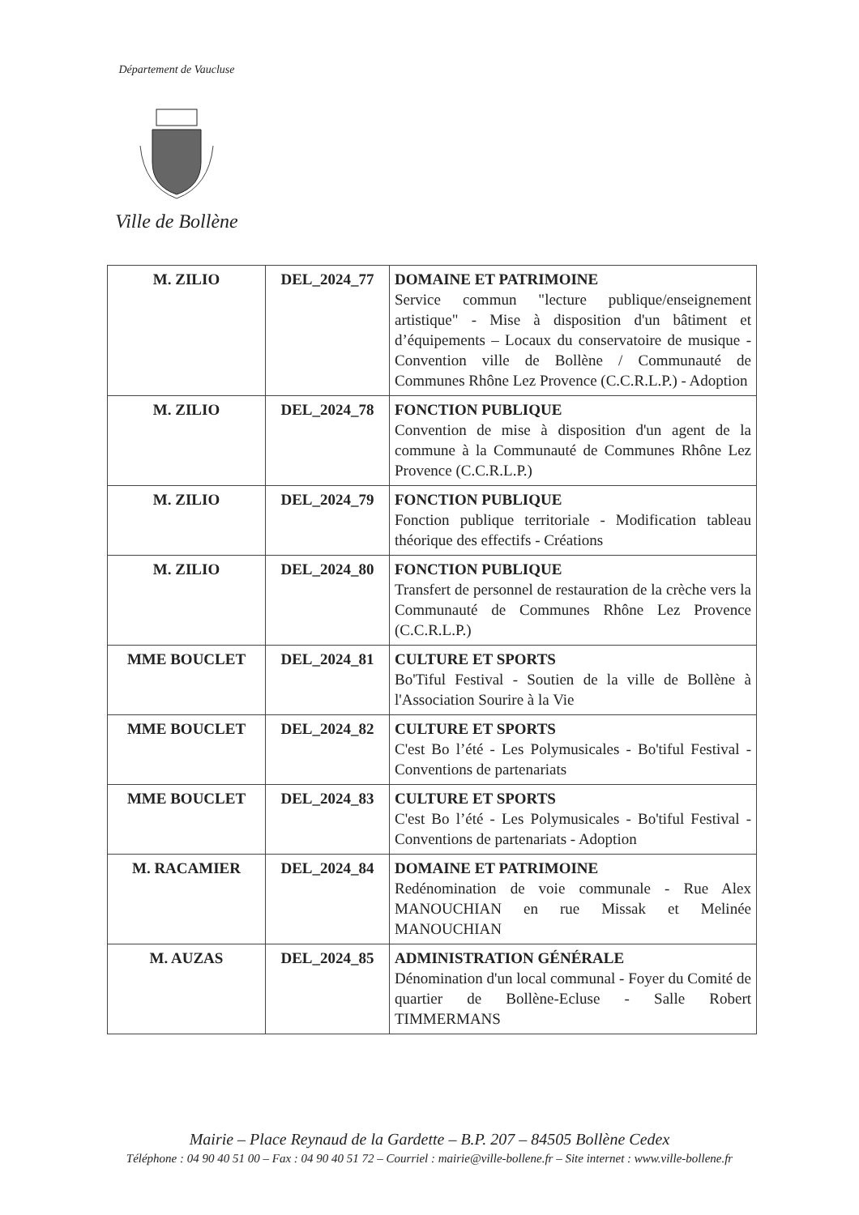Département de Vaucluse
Ville de Bollène
| M. ZILIO | DEL_2024_77 | DOMAINE ET PATRIMOINE Service commun "lecture publique/enseignement artistique" - Mise à disposition d'un bâtiment et d’équipements – Locaux du conservatoire de musique - Convention ville de Bollène / Communauté de Communes Rhône Lez Provence (C.C.R.L.P.) - Adoption |
| M. ZILIO | DEL_2024_78 | FONCTION PUBLIQUE Convention de mise à disposition d'un agent de la commune à la Communauté de Communes Rhône Lez Provence (C.C.R.L.P.) |
| M. ZILIO | DEL_2024_79 | FONCTION PUBLIQUE Fonction publique territoriale - Modification tableau théorique des effectifs - Créations |
| M. ZILIO | DEL_2024_80 | FONCTION PUBLIQUE Transfert de personnel de restauration de la crèche vers la Communauté de Communes Rhône Lez Provence (C.C.R.L.P.) |
| MME BOUCLET | DEL_2024_81 | CULTURE ET SPORTS Bo'Tiful Festival - Soutien de la ville de Bollène à l'Association Sourire à la Vie |
| MME BOUCLET | DEL_2024_82 | CULTURE ET SPORTS C'est Bo l’été - Les Polymusicales - Bo'tiful Festival - Conventions de partenariats |
| MME BOUCLET | DEL_2024_83 | CULTURE ET SPORTS C'est Bo l’été - Les Polymusicales - Bo'tiful Festival - Conventions de partenariats - Adoption |
| M. RACAMIER | DEL_2024_84 | DOMAINE ET PATRIMOINE Redénomination de voie communale - Rue Alex MANOUCHIAN en rue Missak et Melinée MANOUCHIAN |
| M. AUZAS | DEL_2024_85 | ADMINISTRATION GÉNÉRALE Dénomination d'un local communal - Foyer du Comité de quartier de Bollène-Ecluse - Salle Robert TIMMERMANS |
Mairie – Place Reynaud de la Gardette – B.P. 207 – 84505 Bollène Cedex
Téléphone : 04 90 40 51 00 – Fax : 04 90 40 51 72 – Courriel : mairie@ville-bollene.fr – Site internet : www.ville-bollene.fr